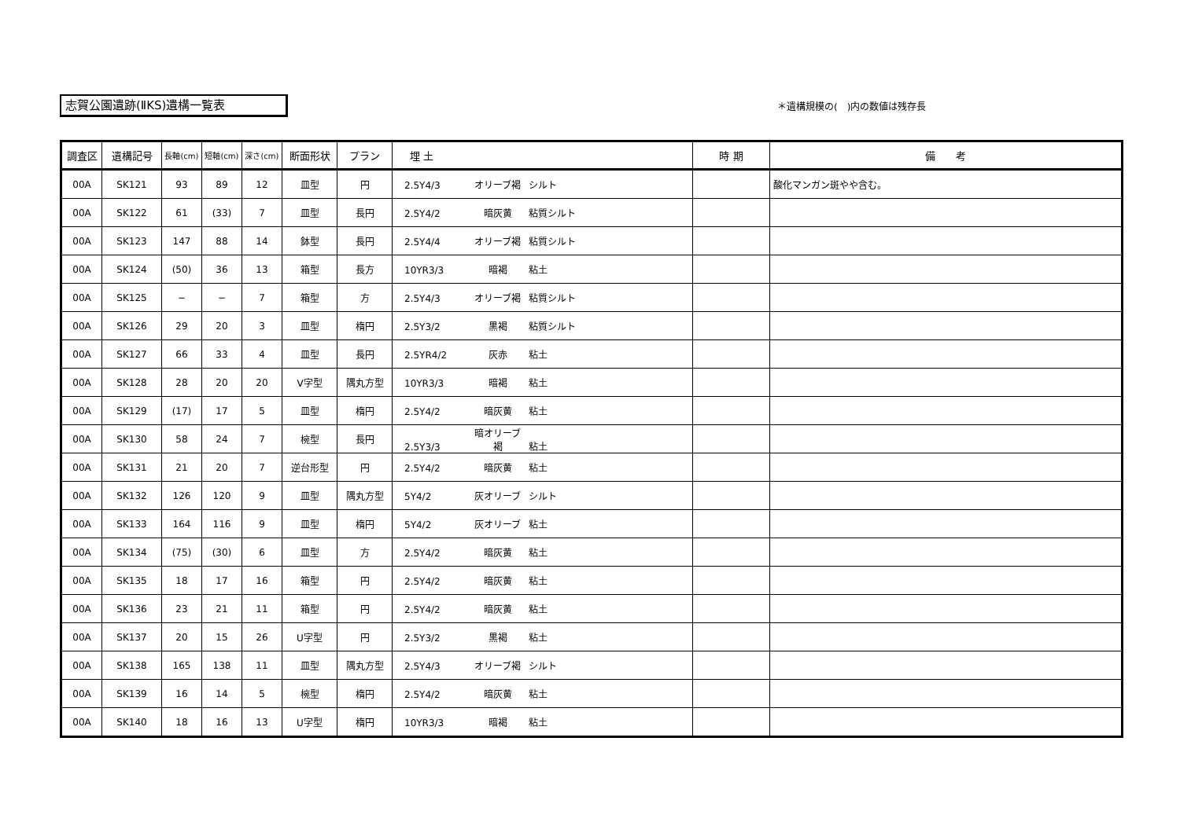志賀公園遺跡(ⅡKS)遺構一覧表 ＊遺構規模の(　)内の数値は残存長
| 調査区 | 遺構記号 | 長軸(cm) | 短軸(cm) | 深さ(cm) | 断面形状 | プラン | 埋 土 | 時 期 | 備 考 |
| --- | --- | --- | --- | --- | --- | --- | --- | --- | --- |
| 00A | SK121 | 93 | 89 | 12 | 皿型 | 円 | 2.5Y4/3 オリーブ褐 シルト | | 酸化マンガン斑やや含む。 |
| 00A | SK122 | 61 | (33) | 7 | 皿型 | 長円 | 2.5Y4/2 暗灰黄 粘質シルト | | |
| 00A | SK123 | 147 | 88 | 14 | 鉢型 | 長円 | 2.5Y4/4 オリーブ褐 粘質シルト | | |
| 00A | SK124 | (50) | 36 | 13 | 箱型 | 長方 | 10YR3/3 暗褐 粘土 | | |
| 00A | SK125 | − | − | 7 | 箱型 | 方 | 2.5Y4/3 オリーブ褐 粘質シルト | | |
| 00A | SK126 | 29 | 20 | 3 | 皿型 | 楕円 | 2.5Y3/2 黒褐 粘質シルト | | |
| 00A | SK127 | 66 | 33 | 4 | 皿型 | 長円 | 2.5YR4/2 灰赤 粘土 | | |
| 00A | SK128 | 28 | 20 | 20 | V字型 | 隅丸方型 | 10YR3/3 暗褐 粘土 | | |
| 00A | SK129 | (17) | 17 | 5 | 皿型 | 楕円 | 2.5Y4/2 暗灰黄 粘土 | | |
| 00A | SK130 | 58 | 24 | 7 | 椀型 | 長円 | 2.5Y3/3 暗オリーブ褐 粘土 | | |
| 00A | SK131 | 21 | 20 | 7 | 逆台形型 | 円 | 2.5Y4/2 暗灰黄 粘土 | | |
| 00A | SK132 | 126 | 120 | 9 | 皿型 | 隅丸方型 | 5Y4/2 灰オリーブ シルト | | |
| 00A | SK133 | 164 | 116 | 9 | 皿型 | 楕円 | 5Y4/2 灰オリーブ 粘土 | | |
| 00A | SK134 | (75) | (30) | 6 | 皿型 | 方 | 2.5Y4/2 暗灰黄 粘土 | | |
| 00A | SK135 | 18 | 17 | 16 | 箱型 | 円 | 2.5Y4/2 暗灰黄 粘土 | | |
| 00A | SK136 | 23 | 21 | 11 | 箱型 | 円 | 2.5Y4/2 暗灰黄 粘土 | | |
| 00A | SK137 | 20 | 15 | 26 | U字型 | 円 | 2.5Y3/2 黒褐 粘土 | | |
| 00A | SK138 | 165 | 138 | 11 | 皿型 | 隅丸方型 | 2.5Y4/3 オリーブ褐 シルト | | |
| 00A | SK139 | 16 | 14 | 5 | 椀型 | 楕円 | 2.5Y4/2 暗灰黄 粘土 | | |
| 00A | SK140 | 18 | 16 | 13 | U字型 | 楕円 | 10YR3/3 暗褐 粘土 | | |